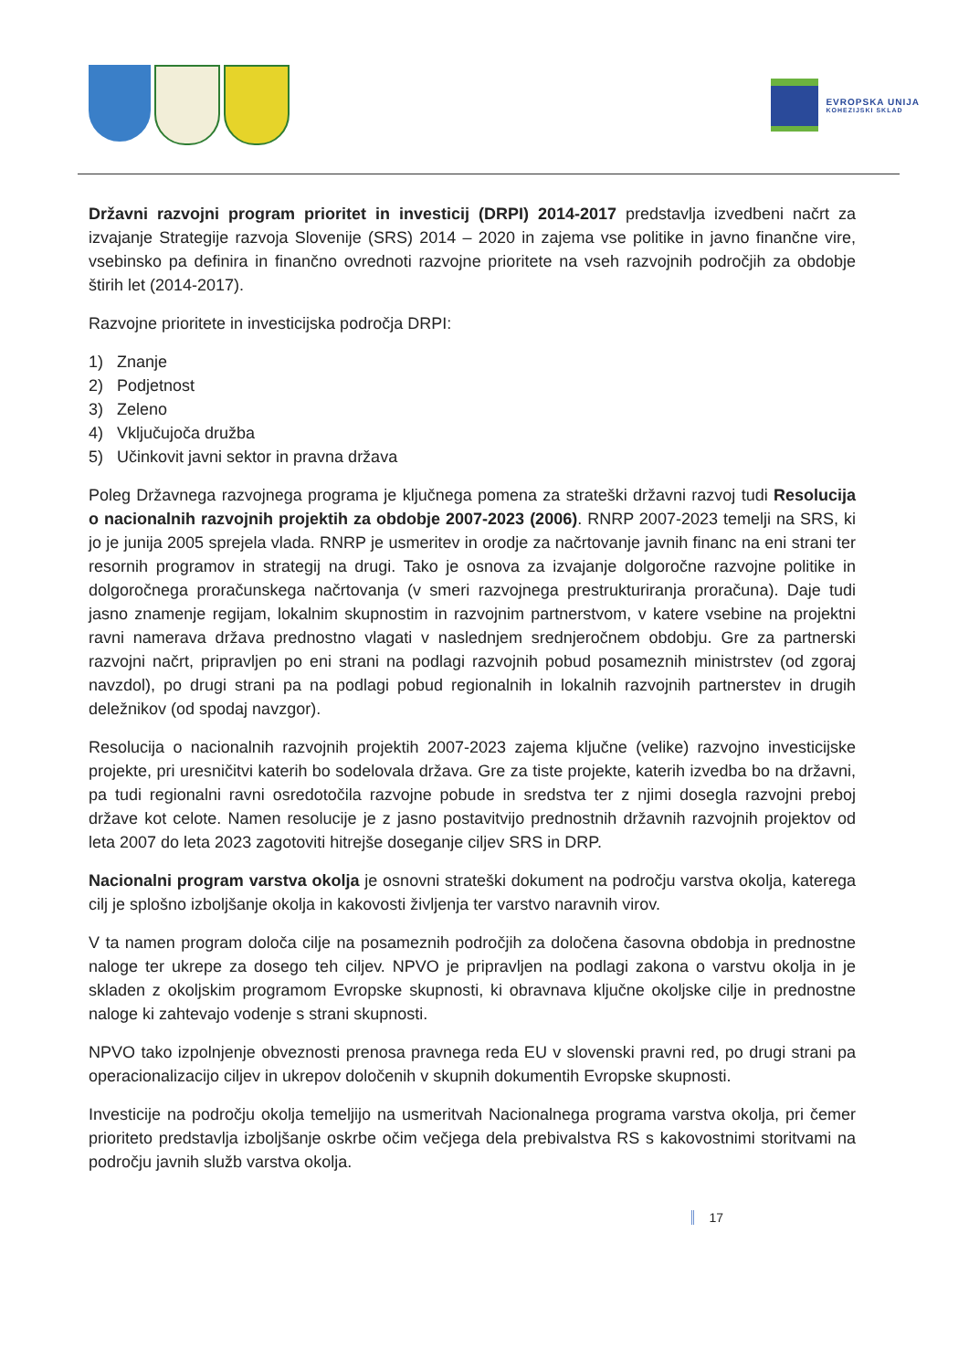EVROPSKA UNIJA
KOHEZIJSKI SKLAD
Državni razvojni program prioritet in investicij (DRPI) 2014-2017 predstavlja izvedbeni načrt za izvajanje Strategije razvoja Slovenije (SRS) 2014 – 2020 in zajema vse politike in javno finančne vire, vsebinsko pa definira in finančno ovrednoti razvojne prioritete na vseh razvojnih področjih za obdobje štirih let (2014-2017).
Razvojne prioritete in investicijska področja DRPI:
1) Znanje
2) Podjetnost
3) Zeleno
4) Vključujoča družba
5) Učinkovit javni sektor in pravna država
Poleg Državnega razvojnega programa je ključnega pomena za strateški državni razvoj tudi Resolucija o nacionalnih razvojnih projektih za obdobje 2007-2023 (2006). RNRP 2007-2023 temelji na SRS, ki jo je junija 2005 sprejela vlada. RNRP je usmeritev in orodje za načrtovanje javnih financ na eni strani ter resornih programov in strategij na drugi. Tako je osnova za izvajanje dolgoročne razvojne politike in dolgoročnega proračunskega načrtovanja (v smeri razvojnega prestrukturiranja proračuna). Daje tudi jasno znamenje regijam, lokalnim skupnostim in razvojnim partnerstvom, v katere vsebine na projektni ravni namerava država prednostno vlagati v naslednjem srednjeročnem obdobju. Gre za partnerski razvojni načrt, pripravljen po eni strani na podlagi razvojnih pobud posameznih ministrstev (od zgoraj navzdol), po drugi strani pa na podlagi pobud regionalnih in lokalnih razvojnih partnerstev in drugih deležnikov (od spodaj navzgor).
Resolucija o nacionalnih razvojnih projektih 2007-2023 zajema ključne (velike) razvojno investicijske projekte, pri uresničitvi katerih bo sodelovala država. Gre za tiste projekte, katerih izvedba bo na državni, pa tudi regionalni ravni osredotočila razvojne pobude in sredstva ter z njimi dosegla razvojni preboj države kot celote. Namen resolucije je z jasno postavitvijo prednostnih državnih razvojnih projektov od leta 2007 do leta 2023 zagotoviti hitrejše doseganje ciljev SRS in DRP.
Nacionalni program varstva okolja je osnovni strateški dokument na področju varstva okolja, katerega cilj je splošno izboljšanje okolja in kakovosti življenja ter varstvo naravnih virov.
V ta namen program določa cilje na posameznih področjih za določena časovna obdobja in prednostne naloge ter ukrepe za dosego teh ciljev. NPVO je pripravljen na podlagi zakona o varstvu okolja in je skladen z okoljskim programom Evropske skupnosti, ki obravnava ključne okoljske cilje in prednostne naloge ki zahtevajo vodenje s strani skupnosti.
NPVO tako izpolnjenje obveznosti prenosa pravnega reda EU v slovenski pravni red, po drugi strani pa operacionalizacijo ciljev in ukrepov določenih v skupnih dokumentih Evropske skupnosti.
Investicije na področju okolja temeljijo na usmeritvah Nacionalnega programa varstva okolja, pri čemer prioriteto predstavlja izboljšanje oskrbe očim večjega dela prebivalstva RS s kakovostnimi storitvami na področju javnih služb varstva okolja.
17